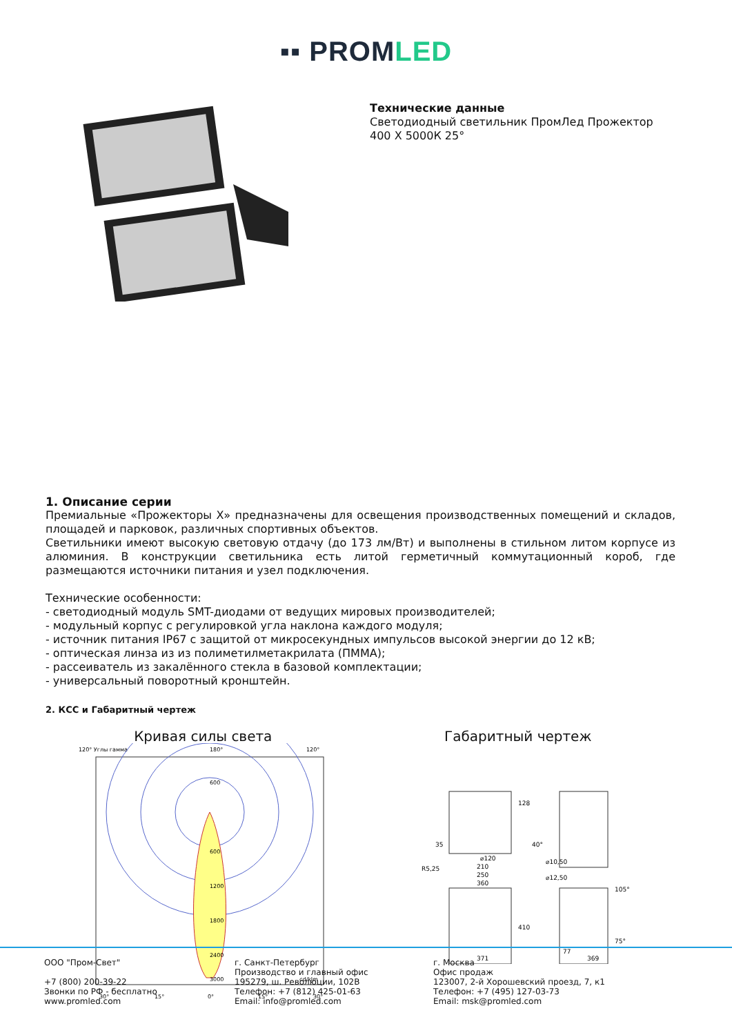▪▪ PROMLED
Технические данные
Светодиодный светильник ПромЛед Прожектор
400 X 5000К 25°
1. Описание серии
Премиальные «Прожекторы X» предназначены для освещения производственных помещений и складов, площадей и парковок, различных спортивных объектов.
Светильники имеют высокую световую отдачу (до 173 лм/Вт) и выполнены в стильном литом корпусе из алюминия. В конструкции светильника есть литой герметичный коммутационный короб, где размещаются источники питания и узел подключения.
Технические особенности:
- светодиодный модуль SMT-диодами от ведущих мировых производителей;
- модульный корпус с регулировкой угла наклона каждого модуля;
- источник питания IP67 с защитой от микросекундных импульсов высокой энергии до 12 кВ;
- оптическая линза из из полиметилметакрилата (ПММА);
- рассеиватель из закалённого стекла в базовой комплектации;
- универсальный поворотный кронштейн.
2. КСС и Габаритный чертеж
Кривая силы света
120° Углы гамма
180°
120°
600
600
1200
1800
2400
3000
cd/klm
30°
15°
0°
15°
30°
Габаритный чертеж
128
35
40°
⌀120
⌀10,50
R5,25
210
250
360
⌀12,50
410
371
105°
75°
77
369
ООО "Пром-Свет"
+7 (800) 200-39-22
Звонки по РФ - бесплатно
www.promled.com
г. Санкт-Петербург
Производство и главный офис
195279, ш. Революции, 102В
Телефон: +7 (812) 425-01-63
Email: info@promled.com
г. Москва
Офис продаж
123007, 2-й Хорошевский проезд, 7, к1
Телефон: +7 (495) 127-03-73
Email: msk@promled.com